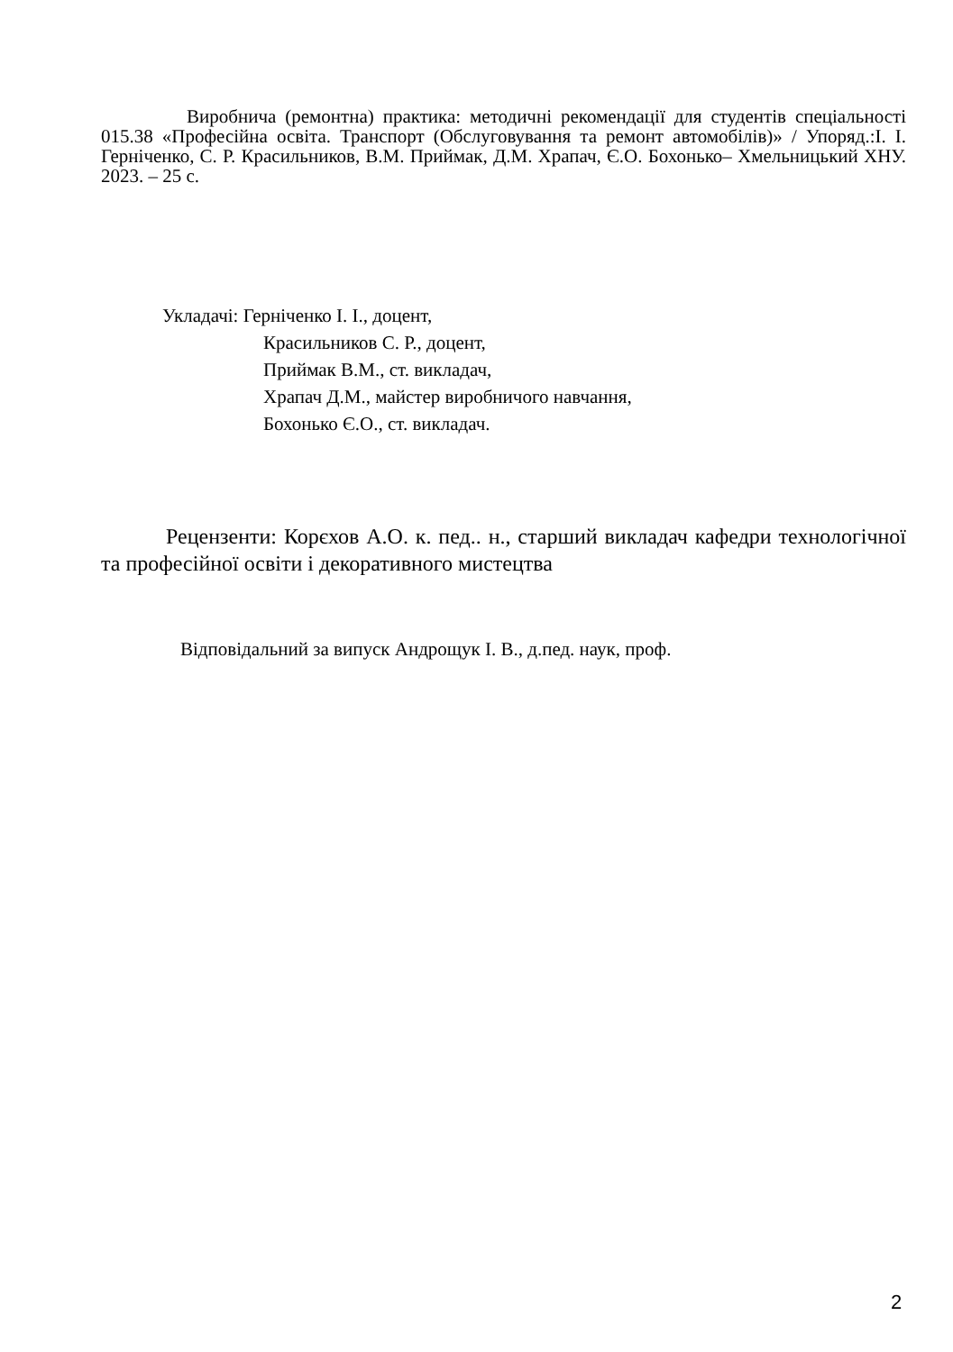Виробнича (ремонтна) практика: методичні рекомендації для студентів спеціальності 015.38 «Професійна освіта. Транспорт (Обслуговування та ремонт автомобілів)» / Упоряд.:І. І. Герніченко, С. Р. Красильников, В.М. Приймак, Д.М. Храпач, Є.О. Бохонько– Хмельницький ХНУ. 2023. – 25 с.
Укладачі: Герніченко І. І., доцент,
Красильников С. Р., доцент,
Приймак В.М., ст. викладач,
Храпач Д.М., майстер виробничого навчання,
Бохонько Є.О., ст. викладач.
Рецензенти: Корєхов А.О. к. пед.. н., старший викладач кафедри технологічної та професійної освіти і декоративного мистецтва
Відповідальний за випуск Андрощук І. В., д.пед. наук, проф.
2